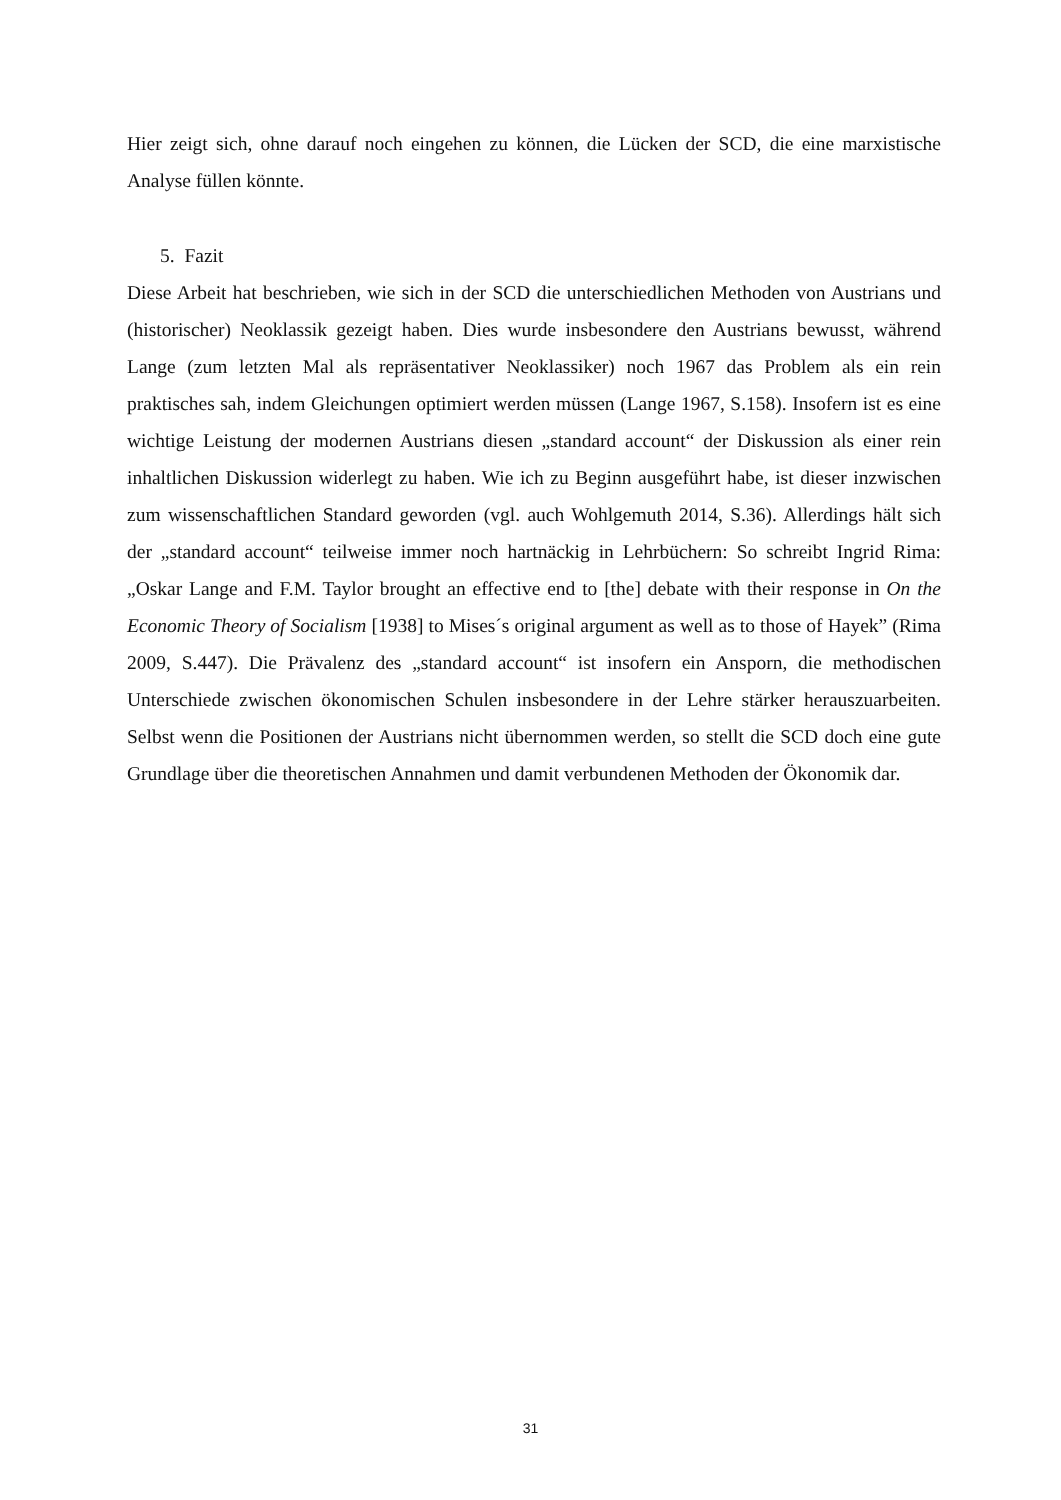Hier zeigt sich, ohne darauf noch eingehen zu können, die Lücken der SCD, die eine marxistische Analyse füllen könnte.
5. Fazit
Diese Arbeit hat beschrieben, wie sich in der SCD die unterschiedlichen Methoden von Austrians und (historischer) Neoklassik gezeigt haben. Dies wurde insbesondere den Austrians bewusst, während Lange (zum letzten Mal als repräsentativer Neoklassiker) noch 1967 das Problem als ein rein praktisches sah, indem Gleichungen optimiert werden müssen (Lange 1967, S.158). Insofern ist es eine wichtige Leistung der modernen Austrians diesen „standard account“ der Diskussion als einer rein inhaltlichen Diskussion widerlegt zu haben. Wie ich zu Beginn ausgeführt habe, ist dieser inzwischen zum wissenschaftlichen Standard geworden (vgl. auch Wohlgemuth 2014, S.36). Allerdings hält sich der „standard account“ teilweise immer noch hartnäckig in Lehrbüchern: So schreibt Ingrid Rima: „Oskar Lange and F.M. Taylor brought an effective end to [the] debate with their response in On the Economic Theory of Socialism [1938] to Mises´s original argument as well as to those of Hayek” (Rima 2009, S.447). Die Prävalenz des „standard account“ ist insofern ein Ansporn, die methodischen Unterschiede zwischen ökonomischen Schulen insbesondere in der Lehre stärker herauszuarbeiten. Selbst wenn die Positionen der Austrians nicht übernommen werden, so stellt die SCD doch eine gute Grundlage über die theoretischen Annahmen und damit verbundenen Methoden der Ökonomik dar.
31